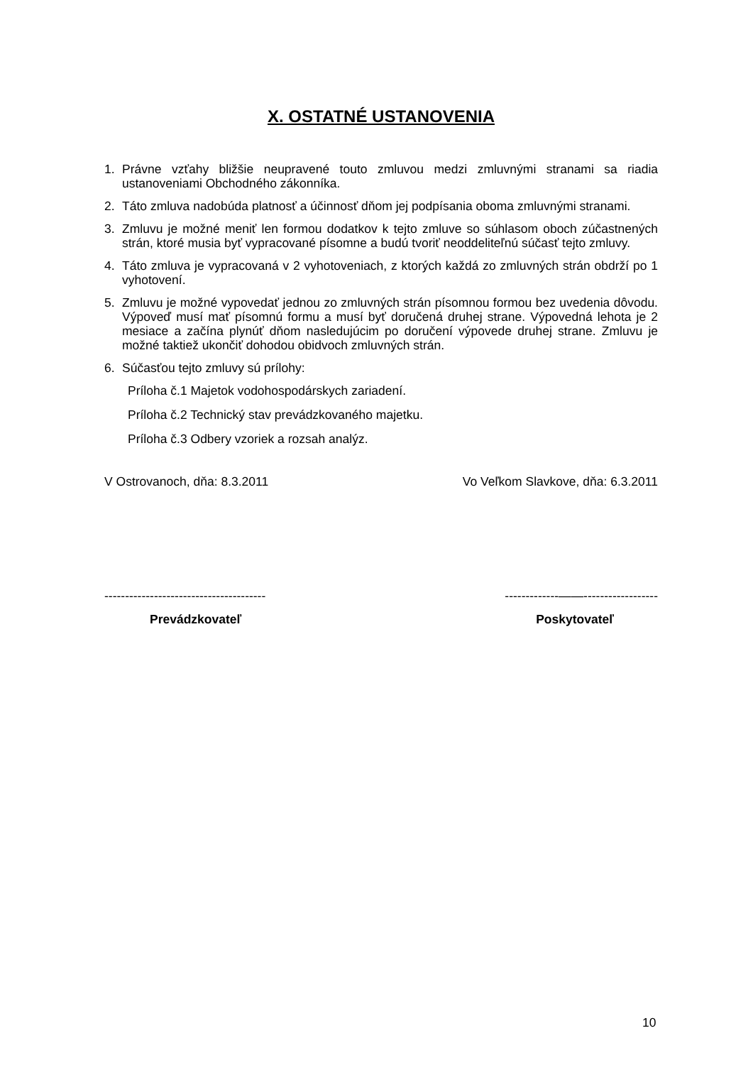X. OSTATNÉ USTANOVENIA
1. Právne vzťahy bližšie neupravené touto zmluvou medzi zmluvnými stranami sa riadia ustanoveniami Obchodného zákonníka.
2. Táto zmluva nadobúda platnosť a účinnosť dňom jej podpísania oboma zmluvnými stranami.
3. Zmluvu je možné meniť len formou dodatkov k tejto zmluve so súhlasom oboch zúčastnených strán, ktoré musia byť vypracované písomne a budú tvoriť neoddeliteľnú súčasť tejto zmluvy.
4. Táto zmluva je vypracovaná v 2 vyhotoveniach, z ktorých každá zo zmluvných strán obdrží po 1 vyhotovení.
5. Zmluvu je možné vypovedať jednou zo zmluvných strán písomnou formou bez uvedenia dôvodu. Výpoveď musí mať písomnú formu a musí byť doručená druhej strane. Výpovedná lehota je 2 mesiace a začína plynúť dňom nasledujúcim po doručení výpovede druhej strane. Zmluvu je možné taktiež ukončiť dohodou obidvoch zmluvných strán.
6. Súčasťou tejto zmluvy sú prílohy:
Príloha č.1 Majetok vodohospodárskych zariadení.
Príloha č.2 Technický stav prevádzkovaného majetku.
Príloha č.3 Odbery vzoriek a rozsah analýz.
V Ostrovanoch, dňa: 8.3.2011 Vo Veľkom Slavkove, dňa: 6.3.2011
--------------------------------------- -------------——------------------
Prevádzkovateľ Poskytovateľ
10